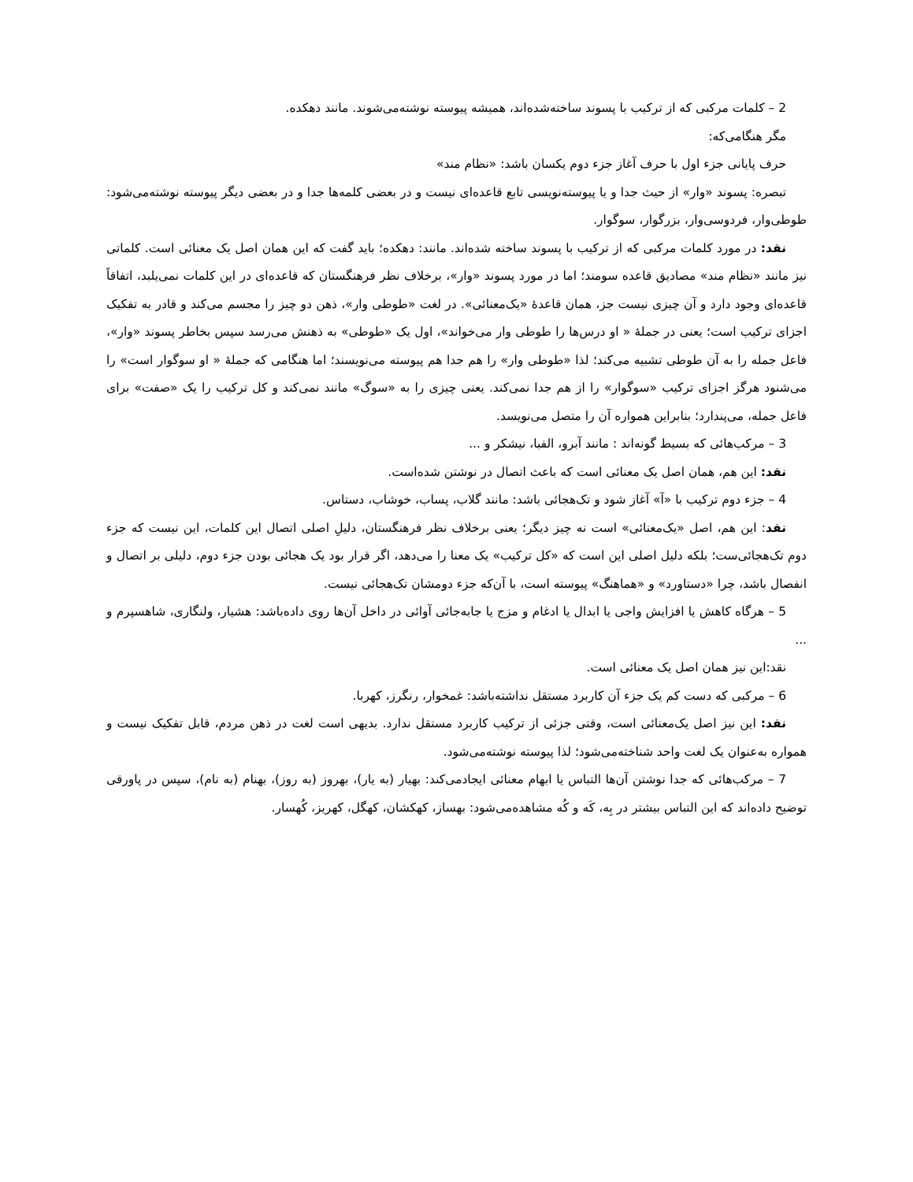2 – کلمات مرکبی که از ترکیب با پسوند ساخته‌شده‌اند، همیشه پیوسته نوشته‌می‌شوند. مانند دهکده.
مگر هنگامی‌که:
حرف پایانی جزء اول با حرف آغاز جزء دوم یکسان باشد: «نظام مند»
تبصره: پسوند «وار» از حیث جدا و یا پیوسته‌نویسی تابع قاعده‌ای نیست و در بعضی کلمه‌ها جدا و در بعضی دیگر پیوسته نوشته‌می‌شود: طوطی‌وار، فردوسی‌وار، بزرگوار، سوگوار.
نقد: در مورد کلمات مرکبی که از ترکیب با پسوند ساخته شده‌اند. مانند: دهکده؛ باید گفت که این همان اصل یک معنائی است. کلماتی نیز مانند «نظام مند» مصادیق قاعده سومند؛ اما در مورد پسوند «وار»، برخلاف نظر فرهنگستان که قاعده‌ای در این کلمات نمی‌یلبد، اتفاقاً قاعده‌ای وجود دارد و آن چیزی نیست جز، همان قاعدهٔ «یک‌معنائی». در لغت «طوطی وار»، ذهن دو چیز را مجسم می‌کند و قادر به تفکیک اجزای ترکیب است؛ یعنی در جملهٔ « او درس‌ها را طوطی وار می‌خواند»، اول یک «طوطی» به ذهنش می‌رسد سپس بخاطر پسوند «وار»، فاعل جمله را به آن طوطی تشبیه می‌کند؛ لذا «طوطی وار» را هم جدا هم پیوسته می‌نویسند؛ اما هنگامی که جملهٔ « او سوگوار است» را می‌شنود هرگز اجزای ترکیب «سوگوار» را از هم جدا نمی‌کند. یعنی چیزی را به «سوگ» مانند نمی‌کند و کل ترکیب را یک «صفت» برای فاعل جمله، می‌پندارد؛ بنابراین همواره آن را متصل می‌نویسد.
3 – مرکب‌هائی که بسیط گونه‌اند : مانند آبرو، الفبا، نیشکر و ...
نقد: این هم، همان اصل یک معنائی است که باعث اتصال در نوشتن شده‌است.
4 – جزء دوم ترکیب با «آ» آغاز شود و تک‌هجائی باشد: مانند گلاب، پساب، خوشاب، دستاس.
نقد: این هم، اصل «یک‌معنائی» است نه چیز دیگر؛ یعنی برخلاف نظر فرهنگستان، دلیلِ اصلی اتصال این کلمات، این نیست که جزء دوم تک‌هجائی‌ست؛ بلکه دلیل اصلی این است که «کل ترکیب» یک معنا را می‌دهد، اگر قرار بود یک هجائی بودن جزء دوم، دلیلی بر اتصال و انفصال باشد، چرا «دستاورد» و «هماهنگ» پیوسته است، با آن‌که جزء دومشان تک‌هجائی نیست.
5 – هرگاه کاهش یا افزایش واجی یا ابدال یا ادغام و مزج یا جابه‌جائی آوائی در داخل آن‌ها روی داده‌باشد: هشیار، ولنگاری، شاهسپرم و ...
نقد:این نیز همان اصل یک معنائی است.
6 – مرکبی که دست کم یک جزء آن کاربرد مستقل نداشته‌باشد: غمخوار، رنگرز، کهربا.
نقد: این نیز اصل یک‌معنائی است، وقتی جزئی از ترکیب کاربرد مستقل ندارد. بدیهی است لغت در ذهن مردم، قابل تفکیک نیست و همواره به‌عنوان یک لغت واحد شناخته‌می‌شود؛ لذا پیوسته نوشته‌می‌شود.
7 – مرکب‌هائی که جدا نوشتن آن‌ها التباس یا ابهام معنائی ایجادمی‌کند: بهیار (به یار)، بهروز (به روز)، بهنام (به نام)، سپس در پاورقی توضیح داده‌اند که این التباس بیشتر در بِه، کَه و کُه مشاهده‌می‌شود: بهساز، کهکشان، کهگل، کهریز، کُهسار.